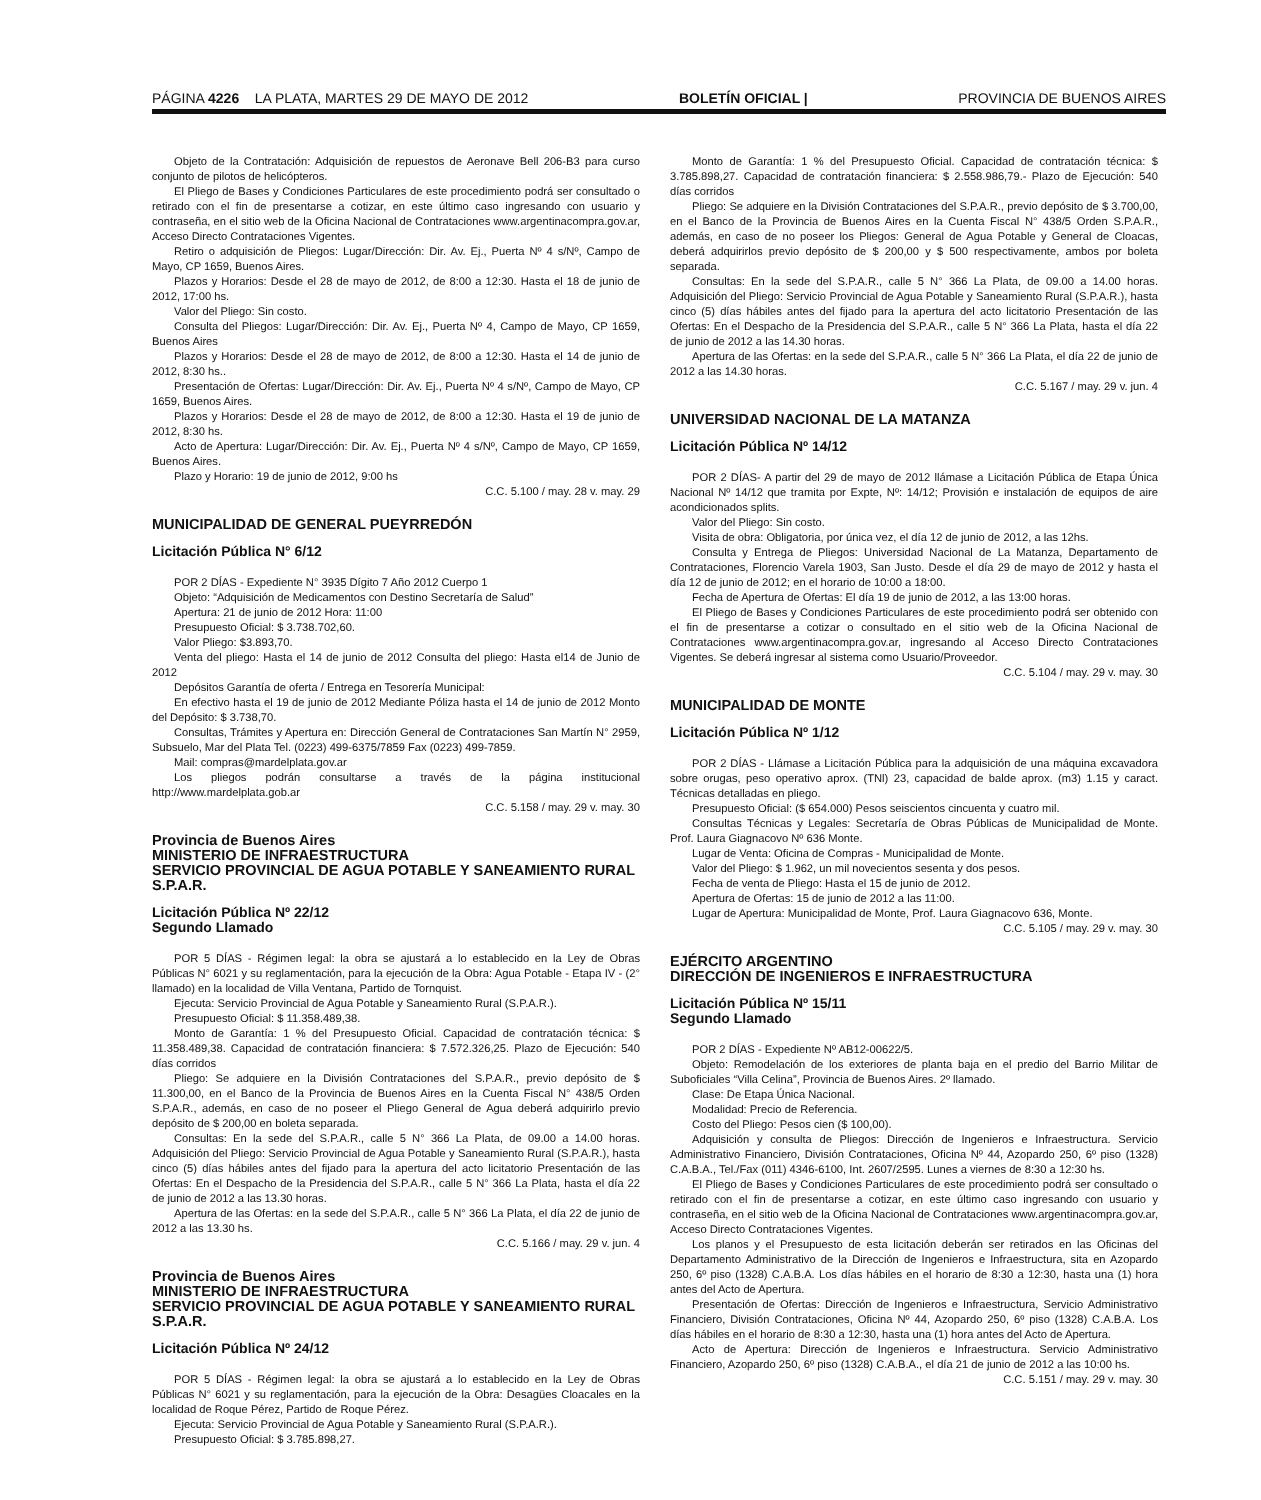PÁGINA 4226 LA PLATA, MARTES 29 DE MAYO DE 2012 BOLETÍN OFICIAL | PROVINCIA DE BUENOS AIRES
Objeto de la Contratación: Adquisición de repuestos de Aeronave Bell 206-B3 para curso conjunto de pilotos de helicópteros.
El Pliego de Bases y Condiciones Particulares de este procedimiento podrá ser consultado o retirado con el fin de presentarse a cotizar, en este último caso ingresando con usuario y contraseña, en el sitio web de la Oficina Nacional de Contrataciones www.argentinacompra.gov.ar, Acceso Directo Contrataciones Vigentes.
Retiro o adquisición de Pliegos: Lugar/Dirección: Dir. Av. Ej., Puerta Nº 4 s/Nº, Campo de Mayo, CP 1659, Buenos Aires.
Plazos y Horarios: Desde el 28 de mayo de 2012, de 8:00 a 12:30. Hasta el 18 de junio de 2012, 17:00 hs.
Valor del Pliego: Sin costo.
Consulta del Pliegos: Lugar/Dirección: Dir. Av. Ej., Puerta Nº 4, Campo de Mayo, CP 1659, Buenos Aires
Plazos y Horarios: Desde el 28 de mayo de 2012, de 8:00 a 12:30. Hasta el 14 de junio de 2012, 8:30 hs..
Presentación de Ofertas: Lugar/Dirección: Dir. Av. Ej., Puerta Nº 4 s/Nº, Campo de Mayo, CP 1659, Buenos Aires.
Plazos y Horarios: Desde el 28 de mayo de 2012, de 8:00 a 12:30. Hasta el 19 de junio de 2012, 8:30 hs.
Acto de Apertura: Lugar/Dirección: Dir. Av. Ej., Puerta Nº 4 s/Nº, Campo de Mayo, CP 1659, Buenos Aires.
Plazo y Horario: 19 de junio de 2012, 9:00 hs
C.C. 5.100 / may. 28 v. may. 29
MUNICIPALIDAD DE GENERAL PUEYRREDÓN
Licitación Pública N° 6/12
POR 2 DÍAS - Expediente N° 3935 Dígito 7 Año 2012 Cuerpo 1
Objeto: “Adquisición de Medicamentos con Destino Secretaría de Salud”
Apertura: 21 de junio de 2012 Hora: 11:00
Presupuesto Oficial: $ 3.738.702,60.
Valor Pliego: $3.893,70.
Venta del pliego: Hasta el 14 de junio de 2012 Consulta del pliego: Hasta el14 de Junio de 2012
Depósitos Garantía de oferta / Entrega en Tesorería Municipal:
En efectivo hasta el 19 de junio de 2012 Mediante Póliza hasta el 14 de junio de 2012 Monto del Depósito: $ 3.738,70.
Consultas, Trámites y Apertura en: Dirección General de Contrataciones San Martín N° 2959, Subsuelo, Mar del Plata Tel. (0223) 499-6375/7859 Fax (0223) 499-7859.
Mail: compras@mardelplata.gov.ar
Los pliegos podrán consultarse a través de la página institucional http://www.mardelplata.gob.ar
C.C. 5.158 / may. 29 v. may. 30
Provincia de Buenos Aires
MINISTERIO DE INFRAESTRUCTURA
SERVICIO PROVINCIAL DE AGUA POTABLE Y SANEAMIENTO RURAL
S.P.A.R.
Licitación Pública Nº 22/12
Segundo Llamado
POR 5 DÍAS - Régimen legal: la obra se ajustará a lo establecido en la Ley de Obras Públicas N° 6021 y su reglamentación, para la ejecución de la Obra: Agua Potable - Etapa IV - (2° llamado) en la localidad de Villa Ventana, Partido de Tornquist.
Ejecuta: Servicio Provincial de Agua Potable y Saneamiento Rural (S.P.A.R.).
Presupuesto Oficial: $ 11.358.489,38.
Monto de Garantía: 1 % del Presupuesto Oficial. Capacidad de contratación técnica: $ 11.358.489,38. Capacidad de contratación financiera: $ 7.572.326,25. Plazo de Ejecución: 540 días corridos
Pliego: Se adquiere en la División Contrataciones del S.P.A.R., previo depósito de $ 11.300,00, en el Banco de la Provincia de Buenos Aires en la Cuenta Fiscal N° 438/5 Orden S.P.A.R., además, en caso de no poseer el Pliego General de Agua deberá adquirirlo previo depósito de $ 200,00 en boleta separada.
Consultas: En la sede del S.P.A.R., calle 5 N° 366 La Plata, de 09.00 a 14.00 horas. Adquisición del Pliego: Servicio Provincial de Agua Potable y Saneamiento Rural (S.P.A.R.), hasta cinco (5) días hábiles antes del fijado para la apertura del acto licitatorio Presentación de las Ofertas: En el Despacho de la Presidencia del S.P.A.R., calle 5 N° 366 La Plata, hasta el día 22 de junio de 2012 a las 13.30 horas.
Apertura de las Ofertas: en la sede del S.P.A.R., calle 5 N° 366 La Plata, el día 22 de junio de 2012 a las 13.30 hs.
C.C. 5.166 / may. 29 v. jun. 4
Provincia de Buenos Aires
MINISTERIO DE INFRAESTRUCTURA
SERVICIO PROVINCIAL DE AGUA POTABLE Y SANEAMIENTO RURAL
S.P.A.R.
Licitación Pública Nº 24/12
POR 5 DÍAS - Régimen legal: la obra se ajustará a lo establecido en la Ley de Obras Públicas N° 6021 y su reglamentación, para la ejecución de la Obra: Desagües Cloacales en la localidad de Roque Pérez, Partido de Roque Pérez.
Ejecuta: Servicio Provincial de Agua Potable y Saneamiento Rural (S.P.A.R.).
Presupuesto Oficial: $ 3.785.898,27.
Monto de Garantía: 1 % del Presupuesto Oficial. Capacidad de contratación técnica: $ 3.785.898,27. Capacidad de contratación financiera: $ 2.558.986,79.- Plazo de Ejecución: 540 días corridos
Pliego: Se adquiere en la División Contrataciones del S.P.A.R., previo depósito de $ 3.700,00, en el Banco de la Provincia de Buenos Aires en la Cuenta Fiscal N° 438/5 Orden S.P.A.R., además, en caso de no poseer los Pliegos: General de Agua Potable y General de Cloacas, deberá adquirirlos previo depósito de $ 200,00 y $ 500 respectivamente, ambos por boleta separada.
Consultas: En la sede del S.P.A.R., calle 5 N° 366 La Plata, de 09.00 a 14.00 horas. Adquisición del Pliego: Servicio Provincial de Agua Potable y Saneamiento Rural (S.P.A.R.), hasta cinco (5) días hábiles antes del fijado para la apertura del acto licitatorio Presentación de las Ofertas: En el Despacho de la Presidencia del S.P.A.R., calle 5 N° 366 La Plata, hasta el día 22 de junio de 2012 a las 14.30 horas.
Apertura de las Ofertas: en la sede del S.P.A.R., calle 5 N° 366 La Plata, el día 22 de junio de 2012 a las 14.30 horas.
C.C. 5.167 / may. 29 v. jun. 4
UNIVERSIDAD NACIONAL DE LA MATANZA
Licitación Pública Nº 14/12
POR 2 DÍAS- A partir del 29 de mayo de 2012 llámase a Licitación Pública de Etapa Única Nacional Nº 14/12 que tramita por Expte, Nº: 14/12; Provisión e instalación de equipos de aire acondicionados splits.
Valor del Pliego: Sin costo.
Visita de obra: Obligatoria, por única vez, el día 12 de junio de 2012, a las 12hs.
Consulta y Entrega de Pliegos: Universidad Nacional de La Matanza, Departamento de Contrataciones, Florencio Varela 1903, San Justo. Desde el día 29 de mayo de 2012 y hasta el día 12 de junio de 2012; en el horario de 10:00 a 18:00.
Fecha de Apertura de Ofertas: El día 19 de junio de 2012, a las 13:00 horas.
El Pliego de Bases y Condiciones Particulares de este procedimiento podrá ser obtenido con el fin de presentarse a cotizar o consultado en el sitio web de la Oficina Nacional de Contrataciones www.argentinacompra.gov.ar, ingresando al Acceso Directo Contrataciones Vigentes. Se deberá ingresar al sistema como Usuario/Proveedor.
C.C. 5.104 / may. 29 v. may. 30
MUNICIPALIDAD DE MONTE
Licitación Pública Nº 1/12
POR 2 DÍAS - Llámase a Licitación Pública para la adquisición de una máquina excavadora sobre orugas, peso operativo aprox. (TNl) 23, capacidad de balde aprox. (m3) 1.15 y caract. Técnicas detalladas en pliego.
Presupuesto Oficial: ($ 654.000) Pesos seiscientos cincuenta y cuatro mil.
Consultas Técnicas y Legales: Secretaría de Obras Públicas de Municipalidad de Monte. Prof. Laura Giagnacovo Nº 636 Monte.
Lugar de Venta: Oficina de Compras - Municipalidad de Monte.
Valor del Pliego: $ 1.962, un mil novecientos sesenta y dos pesos.
Fecha de venta de Pliego: Hasta el 15 de junio de 2012.
Apertura de Ofertas: 15 de junio de 2012 a las 11:00.
Lugar de Apertura: Municipalidad de Monte, Prof. Laura Giagnacovo 636, Monte.
C.C. 5.105 / may. 29 v. may. 30
EJÉRCITO ARGENTINO
DIRECCIÓN DE INGENIEROS E INFRAESTRUCTURA
Licitación Pública Nº 15/11
Segundo Llamado
POR 2 DÍAS - Expediente Nº AB12-00622/5.
Objeto: Remodelación de los exteriores de planta baja en el predio del Barrio Militar de Suboficiales “Villa Celina”, Provincia de Buenos Aires. 2º llamado.
Clase: De Etapa Única Nacional.
Modalidad: Precio de Referencia.
Costo del Pliego: Pesos cien ($ 100,00).
Adquisición y consulta de Pliegos: Dirección de Ingenieros e Infraestructura. Servicio Administrativo Financiero, División Contrataciones, Oficina Nº 44, Azopardo 250, 6º piso (1328) C.A.B.A., Tel./Fax (011) 4346-6100, Int. 2607/2595. Lunes a viernes de 8:30 a 12:30 hs.
El Pliego de Bases y Condiciones Particulares de este procedimiento podrá ser consultado o retirado con el fin de presentarse a cotizar, en este último caso ingresando con usuario y contraseña, en el sitio web de la Oficina Nacional de Contrataciones www.argentinacompra.gov.ar, Acceso Directo Contrataciones Vigentes.
Los planos y el Presupuesto de esta licitación deberán ser retirados en las Oficinas del Departamento Administrativo de la Dirección de Ingenieros e Infraestructura, sita en Azopardo 250, 6º piso (1328) C.A.B.A. Los días hábiles en el horario de 8:30 a 12:30, hasta una (1) hora antes del Acto de Apertura.
Presentación de Ofertas: Dirección de Ingenieros e Infraestructura, Servicio Administrativo Financiero, División Contrataciones, Oficina Nº 44, Azopardo 250, 6º piso (1328) C.A.B.A. Los días hábiles en el horario de 8:30 a 12:30, hasta una (1) hora antes del Acto de Apertura.
Acto de Apertura: Dirección de Ingenieros e Infraestructura. Servicio Administrativo Financiero, Azopardo 250, 6º piso (1328) C.A.B.A., el día 21 de junio de 2012 a las 10:00 hs.
C.C. 5.151 / may. 29 v. may. 30